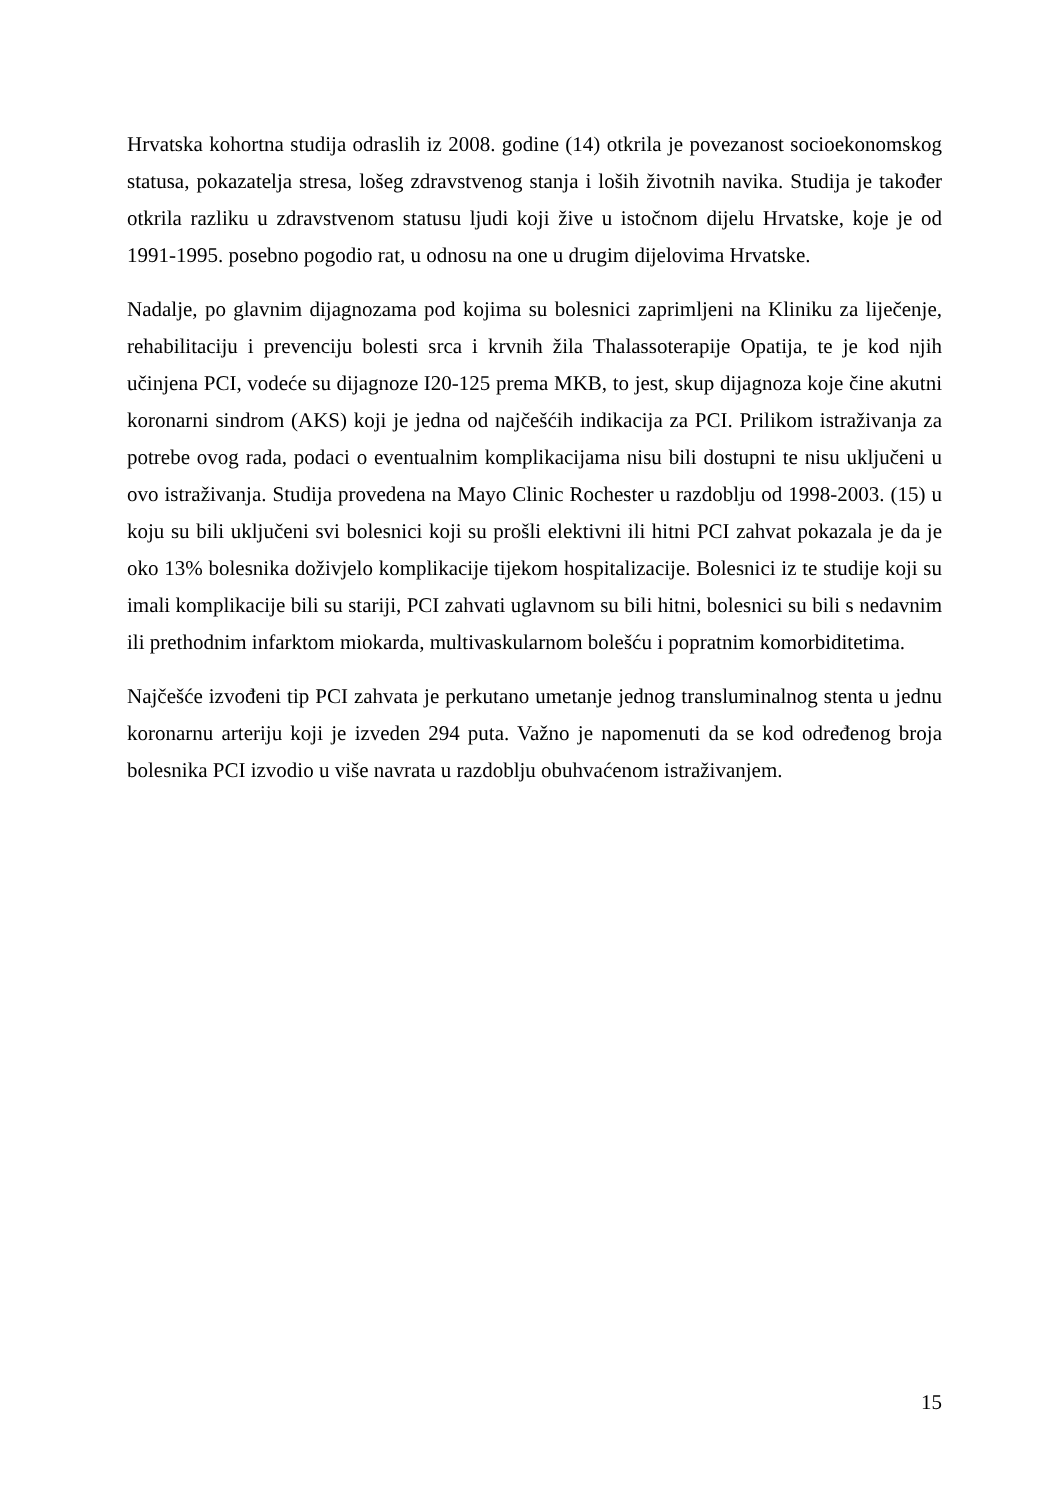Hrvatska kohortna studija odraslih iz 2008. godine (14) otkrila je povezanost socioekonomskog statusa, pokazatelja stresa, lošeg zdravstvenog stanja i loših životnih navika. Studija je također otkrila razliku u zdravstvenom statusu ljudi koji žive u istočnom dijelu Hrvatske, koje je od 1991-1995. posebno pogodio rat, u odnosu na one u drugim dijelovima Hrvatske.
Nadalje, po glavnim dijagnozama pod kojima su bolesnici zaprimljeni na Kliniku za liječenje, rehabilitaciju i prevenciju bolesti srca i krvnih žila Thalassoterapije Opatija, te je kod njih učinjena PCI, vodeće su dijagnoze I20-125 prema MKB, to jest, skup dijagnoza koje čine akutni koronarni sindrom (AKS) koji je jedna od najčešćih indikacija za PCI. Prilikom istraživanja za potrebe ovog rada, podaci o eventualnim komplikacijama nisu bili dostupni te nisu uključeni u ovo istraživanja. Studija provedena na Mayo Clinic Rochester u razdoblju od 1998-2003. (15) u koju su bili uključeni svi bolesnici koji su prošli elektivni ili hitni PCI zahvat pokazala je da je oko 13% bolesnika doživjelo komplikacije tijekom hospitalizacije. Bolesnici iz te studije koji su imali komplikacije bili su stariji, PCI zahvati uglavnom su bili hitni, bolesnici su bili s nedavnim ili prethodnim infarktom miokarda, multivaskularnom bolešću i popratnim komorbiditetima.
Najčešće izvođeni tip PCI zahvata je perkutano umetanje jednog transluminalnog stenta u jednu koronarnu arteriju koji je izveden 294 puta. Važno je napomenuti da se kod određenog broja bolesnika PCI izvodio u više navrata u razdoblju obuhvaćenom istraživanjem.
15